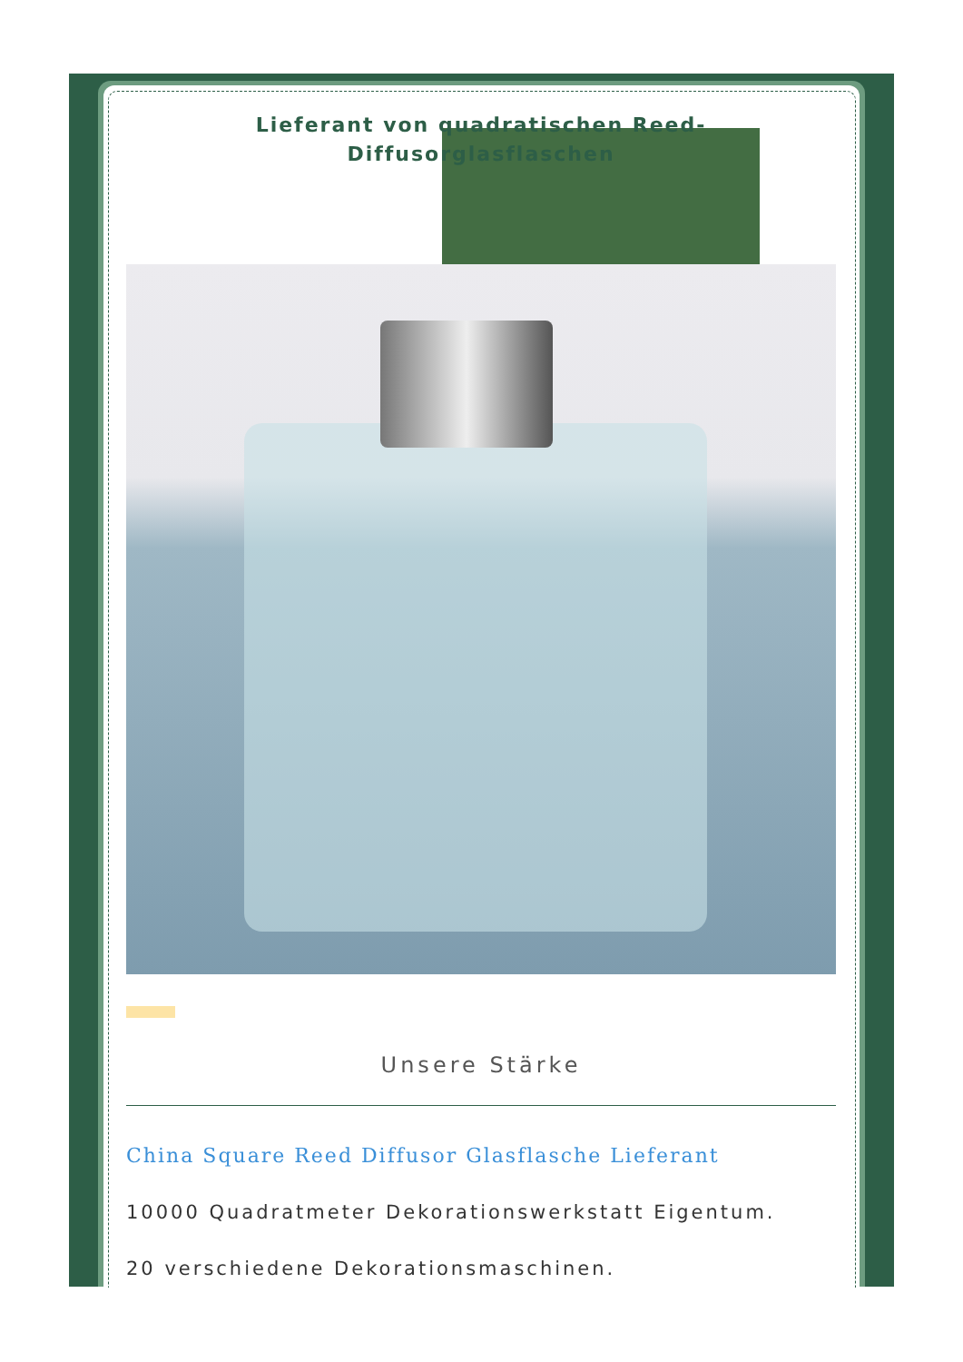Lieferant von quadratischen Reed-Diffusorglasflaschen
Unsere Stärke
China Square Reed Diffusor Glasflasche Lieferant
10000 Quadratmeter Dekorationswerkstatt Eigentum.
20 verschiedene Dekorationsmaschinen.